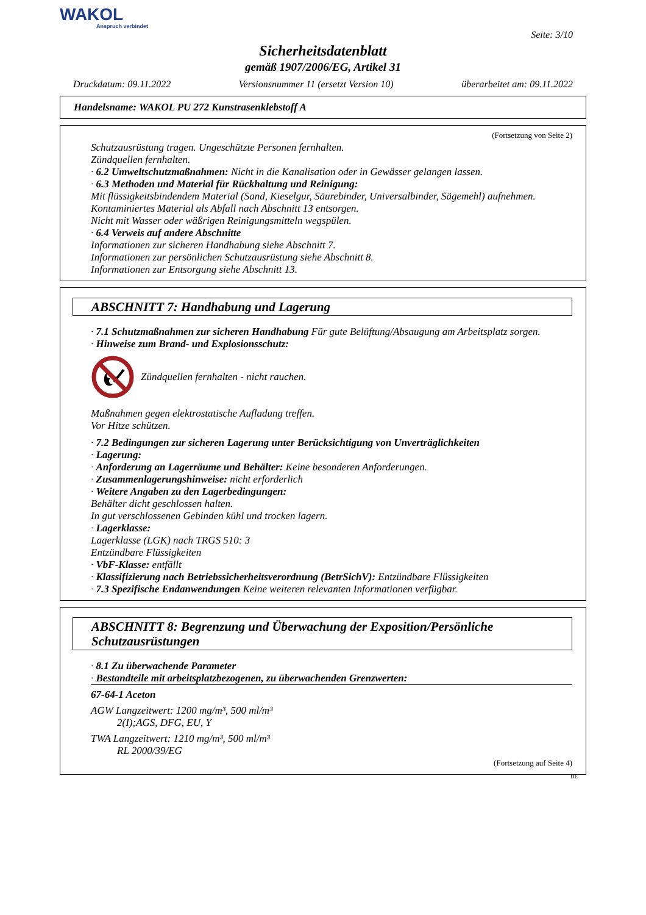WAKOL
Anspruch verbindet
Seite: 3/10
Sicherheitsdatenblatt
gemäß 1907/2006/EG, Artikel 31
Druckdatum: 09.11.2022 Versionsnummer 11 (ersetzt Version 10) überarbeitet am: 09.11.2022
Handelsname: WAKOL PU 272 Kunstrasenklebstoff A
(Fortsetzung von Seite 2)
Schutzausrüstung tragen. Ungeschützte Personen fernhalten.
Zündquellen fernhalten.
· 6.2 Umweltschutzmaßnahmen: Nicht in die Kanalisation oder in Gewässer gelangen lassen.
· 6.3 Methoden und Material für Rückhaltung und Reinigung:
Mit flüssigkeitsbindendem Material (Sand, Kieselgur, Säurebinder, Universalbinder, Sägemehl) aufnehmen.
Kontaminiertes Material als Abfall nach Abschnitt 13 entsorgen.
Nicht mit Wasser oder wäßrigen Reinigungsmitteln wegspülen.
· 6.4 Verweis auf andere Abschnitte
Informationen zur sicheren Handhabung siehe Abschnitt 7.
Informationen zur persönlichen Schutzausrüstung siehe Abschnitt 8.
Informationen zur Entsorgung siehe Abschnitt 13.
ABSCHNITT 7: Handhabung und Lagerung
· 7.1 Schutzmaßnahmen zur sicheren Handhabung Für gute Belüftung/Absaugung am Arbeitsplatz sorgen.
· Hinweise zum Brand- und Explosionsschutz:
Zündquellen fernhalten - nicht rauchen.
Maßnahmen gegen elektrostatische Aufladung treffen.
Vor Hitze schützen.
· 7.2 Bedingungen zur sicheren Lagerung unter Berücksichtigung von Unverträglichkeiten
· Lagerung:
· Anforderung an Lagerräume und Behälter: Keine besonderen Anforderungen.
· Zusammenlagerungshinweise: nicht erforderlich
· Weitere Angaben zu den Lagerbedingungen:
Behälter dicht geschlossen halten.
In gut verschlossenen Gebinden kühl und trocken lagern.
· Lagerklasse:
Lagerklasse (LGK) nach TRGS 510: 3
Entzündbare Flüssigkeiten
· VbF-Klasse: entfällt
· Klassifizierung nach Betriebssicherheitsverordnung (BetrSichV): Entzündbare Flüssigkeiten
· 7.3 Spezifische Endanwendungen Keine weiteren relevanten Informationen verfügbar.
ABSCHNITT 8: Begrenzung und Überwachung der Exposition/Persönliche Schutzausrüstungen
· 8.1 Zu überwachende Parameter
· Bestandteile mit arbeitsplatzbezogenen, zu überwachenden Grenzwerten:
67-64-1 Aceton
AGW Langzeitwert: 1200 mg/m³, 500 ml/m³
2(I);AGS, DFG, EU, Y
TWA Langzeitwert: 1210 mg/m³, 500 ml/m³
RL 2000/39/EG
(Fortsetzung auf Seite 4)
DE